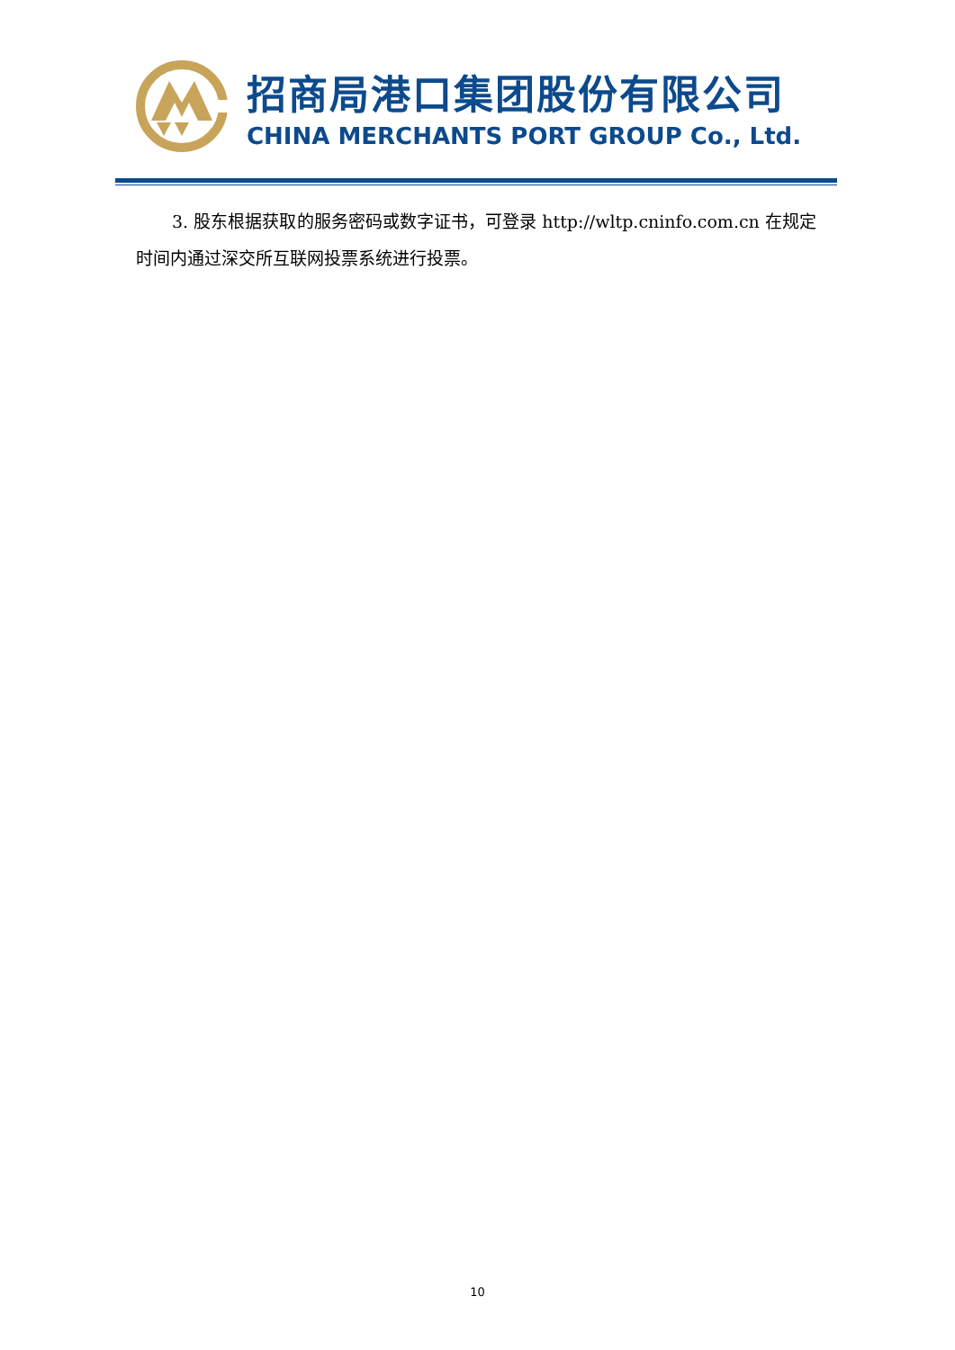招商局港口集团股份有限公司
CHINA MERCHANTS PORT GROUP Co., Ltd.
3. 股东根据获取的服务密码或数字证书，可登录 http://wltp.cninfo.com.cn 在规定时间内通过深交所互联网投票系统进行投票。
10